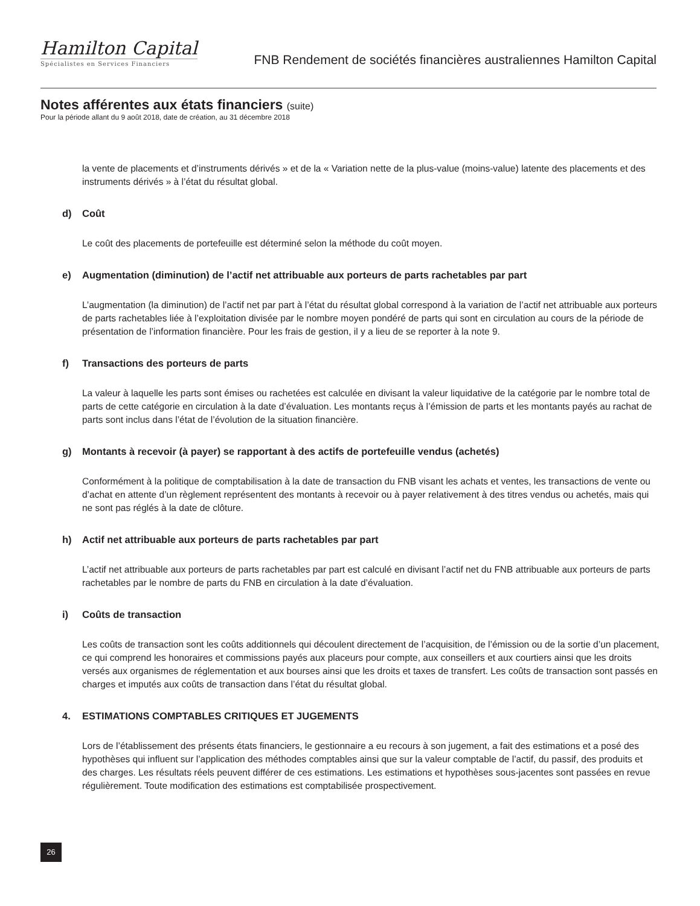Hamilton Capital
Spécialistes en Services Financiers
FNB Rendement de sociétés financières australiennes Hamilton Capital
Notes afférentes aux états financiers (suite)
Pour la période allant du 9 août 2018, date de création, au 31 décembre 2018
la vente de placements et d’instruments dérivés » et de la « Variation nette de la plus-value (moins-value) latente des placements et des instruments dérivés » à l’état du résultat global.
d) Coût
Le coût des placements de portefeuille est déterminé selon la méthode du coût moyen.
e) Augmentation (diminution) de l’actif net attribuable aux porteurs de parts rachetables par part
L’augmentation (la diminution) de l’actif net par part à l’état du résultat global correspond à la variation de l’actif net attribuable aux porteurs de parts rachetables liée à l’exploitation divisée par le nombre moyen pondéré de parts qui sont en circulation au cours de la période de présentation de l’information financière. Pour les frais de gestion, il y a lieu de se reporter à la note 9.
f) Transactions des porteurs de parts
La valeur à laquelle les parts sont émises ou rachetées est calculée en divisant la valeur liquidative de la catégorie par le nombre total de parts de cette catégorie en circulation à la date d’évaluation. Les montants reçus à l’émission de parts et les montants payés au rachat de parts sont inclus dans l’état de l’évolution de la situation financière.
g) Montants à recevoir (à payer) se rapportant à des actifs de portefeuille vendus (achetés)
Conformément à la politique de comptabilisation à la date de transaction du FNB visant les achats et ventes, les transactions de vente ou d’achat en attente d’un règlement représentent des montants à recevoir ou à payer relativement à des titres vendus ou achetés, mais qui ne sont pas réglés à la date de clôture.
h) Actif net attribuable aux porteurs de parts rachetables par part
L’actif net attribuable aux porteurs de parts rachetables par part est calculé en divisant l’actif net du FNB attribuable aux porteurs de parts rachetables par le nombre de parts du FNB en circulation à la date d’évaluation.
i) Coûts de transaction
Les coûts de transaction sont les coûts additionnels qui découlent directement de l’acquisition, de l’émission ou de la sortie d’un placement, ce qui comprend les honoraires et commissions payés aux placeurs pour compte, aux conseillers et aux courtiers ainsi que les droits versés aux organismes de réglementation et aux bourses ainsi que les droits et taxes de transfert. Les coûts de transaction sont passés en charges et imputés aux coûts de transaction dans l’état du résultat global.
4. ESTIMATIONS COMPTABLES CRITIQUES ET JUGEMENTS
Lors de l’établissement des présents états financiers, le gestionnaire a eu recours à son jugement, a fait des estimations et a posé des hypothèses qui influent sur l’application des méthodes comptables ainsi que sur la valeur comptable de l’actif, du passif, des produits et des charges. Les résultats réels peuvent différer de ces estimations. Les estimations et hypothèses sous-jacentes sont passées en revue régulièrement. Toute modification des estimations est comptabilisée prospectivement.
26